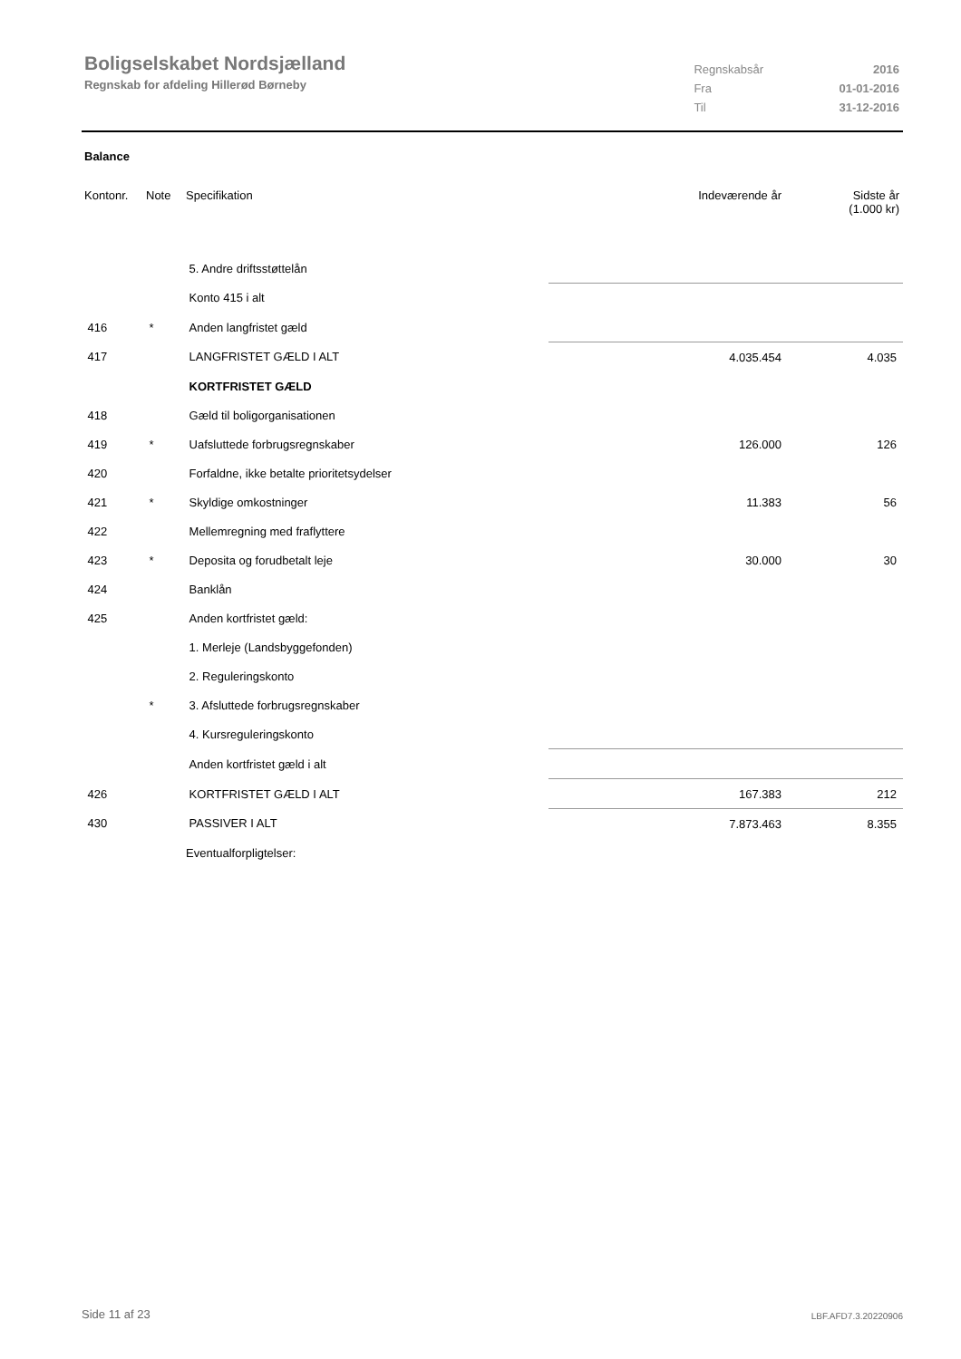Boligselskabet Nordsjælland
Regnskab for afdeling Hillerød Børneby
| Regnskabsår | 2016 |
| Fra | 01-01-2016 |
| Til | 31-12-2016 |
Balance
| Kontonr. | Note | Specifikation | Indeværende år | Sidste år (1.000 kr) |
| --- | --- | --- | --- | --- |
| | | 5. Andre driftsstøttelån | | |
| | | Konto 415 i alt | | |
| 416 | * | Anden langfristet gæld | | |
| 417 | | LANGFRISTET GÆLD I ALT | 4.035.454 | 4.035 |
| | | KORTFRISTET GÆLD | | |
| 418 | | Gæld til boligorganisationen | | |
| 419 | * | Uafsluttede forbrugsregnskaber | 126.000 | 126 |
| 420 | | Forfaldne, ikke betalte prioritetsydelser | | |
| 421 | * | Skyldige omkostninger | 11.383 | 56 |
| 422 | | Mellemregning med fraflyttere | | |
| 423 | * | Deposita og forudbetalt leje | 30.000 | 30 |
| 424 | | Banklån | | |
| 425 | | Anden kortfristet gæld: | | |
| | | 1. Merleje (Landsbyggefonden) | | |
| | | 2. Reguleringskonto | | |
| | * | 3. Afsluttede forbrugsregnskaber | | |
| | | 4. Kursreguleringskonto | | |
| | | Anden kortfristet gæld i alt | | |
| 426 | | KORTFRISTET GÆLD I ALT | 167.383 | 212 |
| 430 | | PASSIVER I ALT | 7.873.463 | 8.355 |
| | | Eventualforpligtelser: | | |
Side 11 af 23 LBF.AFD7.3.20220906